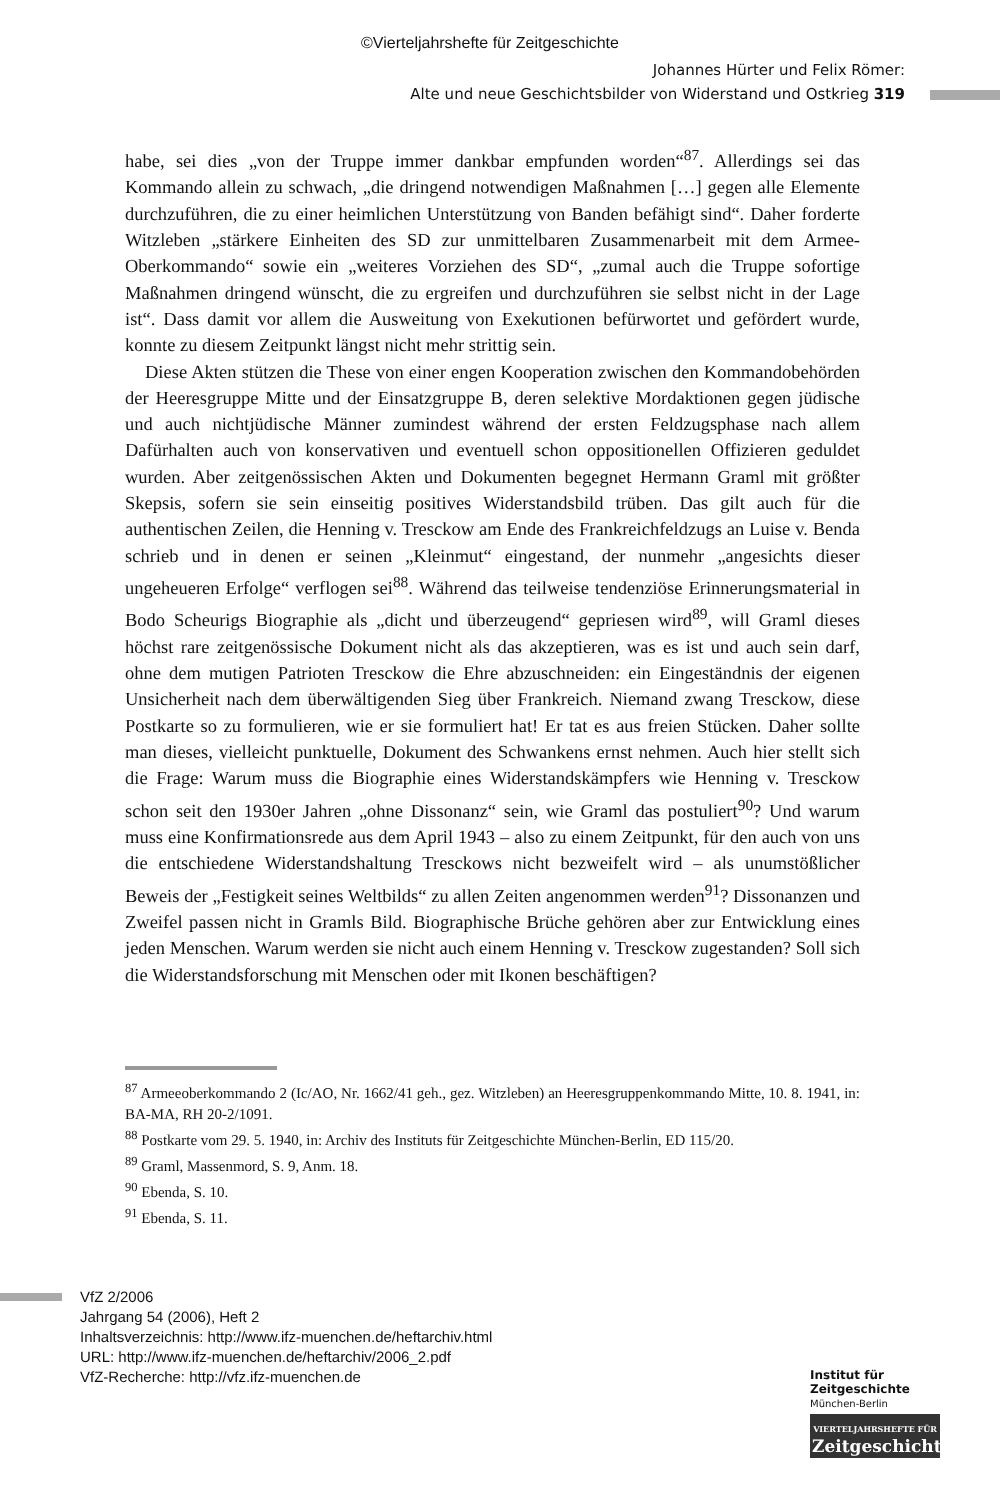©Vierteljahrshefte für Zeitgeschichte
Johannes Hürter und Felix Römer:
Alte und neue Geschichtsbilder von Widerstand und Ostkrieg 319
habe, sei dies „von der Truppe immer dankbar empfunden worden“<sup>87</sup>. Allerdings sei das Kommando allein zu schwach, „die dringend notwendigen Maßnahmen […] gegen alle Elemente durchzuführen, die zu einer heimlichen Unterstützung von Banden befähigt sind“. Daher forderte Witzleben „stärkere Einheiten des SD zur unmittelbaren Zusammenarbeit mit dem Armee-Oberkommando“ sowie ein „weiteres Vorziehen des SD“, „zumal auch die Truppe sofortige Maßnahmen dringend wünscht, die zu ergreifen und durchzuführen sie selbst nicht in der Lage ist“. Dass damit vor allem die Ausweitung von Exekutionen befürwortet und gefördert wurde, konnte zu diesem Zeitpunkt längst nicht mehr strittig sein.
Diese Akten stützen die These von einer engen Kooperation zwischen den Kommandobehörden der Heeresgruppe Mitte und der Einsatzgruppe B, deren selektive Mordaktionen gegen jüdische und auch nichtjüdische Männer zumindest während der ersten Feldzugsphase nach allem Dafürhalten auch von konservativen und eventuell schon oppositionellen Offizieren geduldet wurden. Aber zeitgenössischen Akten und Dokumenten begegnet Hermann Graml mit größter Skepsis, sofern sie sein einseitig positives Widerstandsbild trüben. Das gilt auch für die authentischen Zeilen, die Henning v. Tresckow am Ende des Frankreichfeldzugs an Luise v. Benda schrieb und in denen er seinen „Kleinmut“ eingestand, der nunmehr „angesichts dieser ungeheueren Erfolge“ verflogen sei<sup>88</sup>. Während das teilweise tendenziöse Erinnerungsmaterial in Bodo Scheurigs Biographie als „dicht und überzeugend“ gepriesen wird<sup>89</sup>, will Graml dieses höchst rare zeitgenössische Dokument nicht als das akzeptieren, was es ist und auch sein darf, ohne dem mutigen Patrioten Tresckow die Ehre abzuschneiden: ein Eingeständnis der eigenen Unsicherheit nach dem überwältigenden Sieg über Frankreich. Niemand zwang Tresckow, diese Postkarte so zu formulieren, wie er sie formuliert hat! Er tat es aus freien Stücken. Daher sollte man dieses, vielleicht punktuelle, Dokument des Schwankens ernst nehmen. Auch hier stellt sich die Frage: Warum muss die Biographie eines Widerstandskämpfers wie Henning v. Tresckow schon seit den 1930er Jahren „ohne Dissonanz“ sein, wie Graml das postuliert<sup>90</sup>? Und warum muss eine Konfirmationsrede aus dem April 1943 – also zu einem Zeitpunkt, für den auch von uns die entschiedene Widerstandshaltung Tresckows nicht bezweifelt wird – als unumstößlicher Beweis der „Festigkeit seines Weltbilds“ zu allen Zeiten angenommen werden<sup>91</sup>? Dissonanzen und Zweifel passen nicht in Gramls Bild. Biographische Brüche gehören aber zur Entwicklung eines jeden Menschen. Warum werden sie nicht auch einem Henning v. Tresckow zugestanden? Soll sich die Widerstandsforschung mit Menschen oder mit Ikonen beschäftigen?
<sup>87</sup> Armeeoberkommando 2 (Ic/AO, Nr. 1662/41 geh., gez. Witzleben) an Heeresgruppenkommando Mitte, 10. 8. 1941, in: BA-MA, RH 20-2/1091.
<sup>88</sup> Postkarte vom 29. 5. 1940, in: Archiv des Instituts für Zeitgeschichte München-Berlin, ED 115/20.
<sup>89</sup> Graml, Massenmord, S. 9, Anm. 18.
<sup>90</sup> Ebenda, S. 10.
<sup>91</sup> Ebenda, S. 11.
VfZ 2/2006
Jahrgang 54 (2006), Heft 2
Inhaltsverzeichnis: http://www.ifz-muenchen.de/heftarchiv.html
URL: http://www.ifz-muenchen.de/heftarchiv/2006_2.pdf
VfZ-Recherche: http://vfz.ifz-muenchen.de
Institut für
Zeitgeschichte
München-Berlin
VIERTELJAHRSHEFTE FÜR
Zeitgeschichte